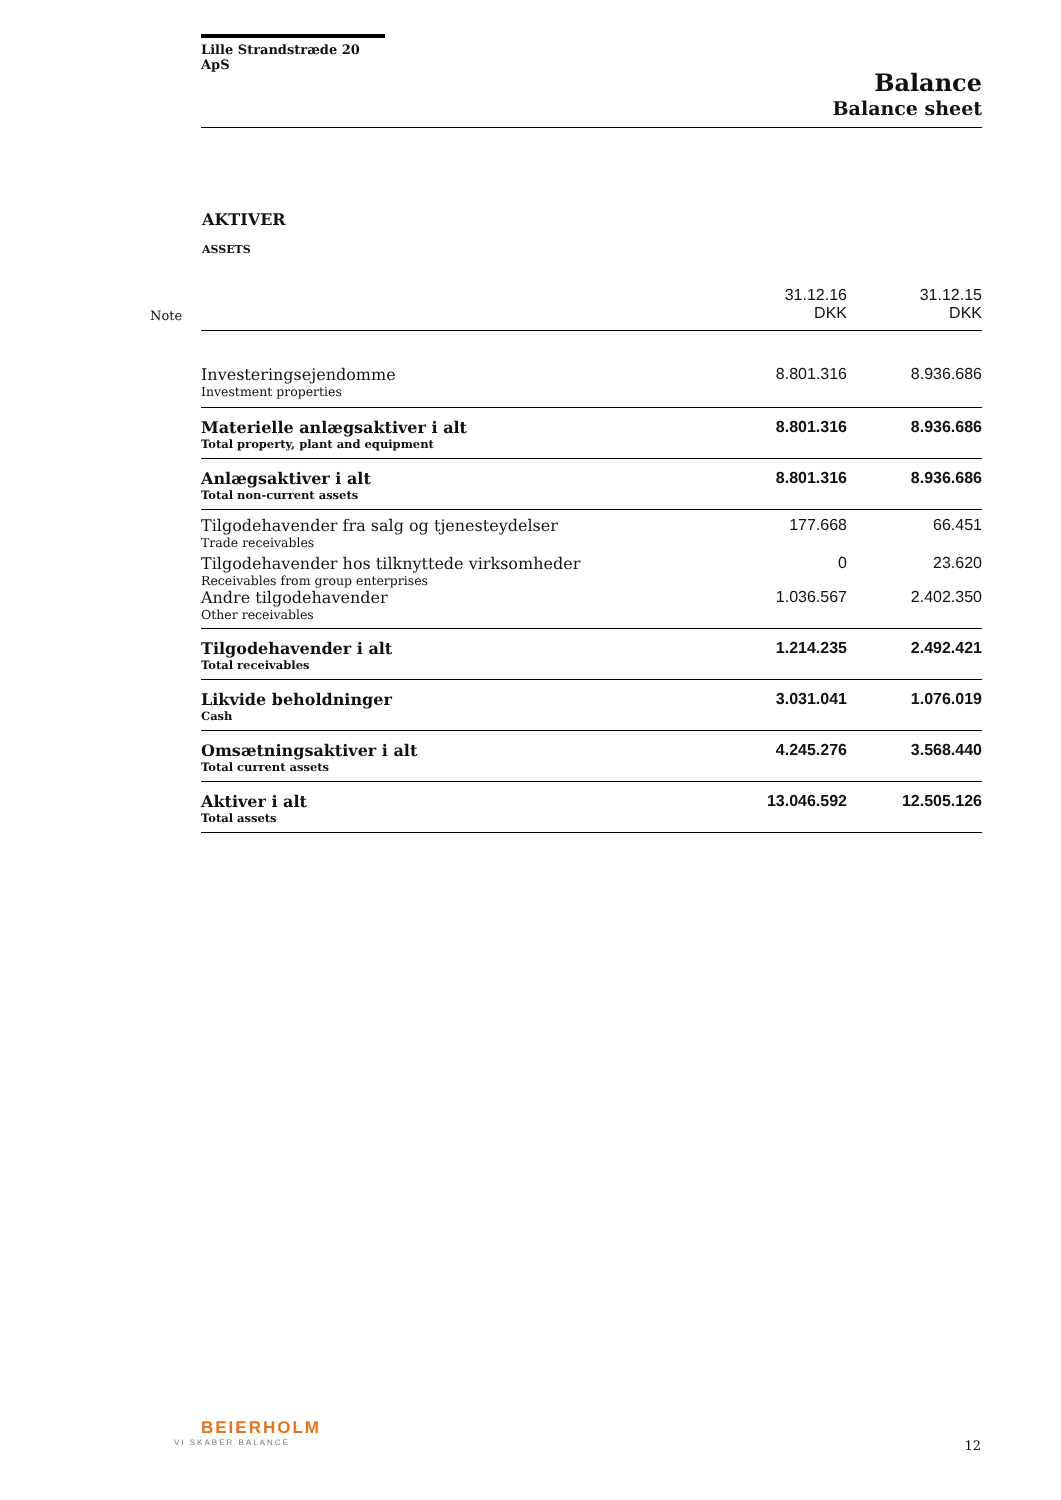Lille Strandstræde 20 ApS
Balance
Balance sheet
AKTIVER
ASSETS
| Note | | 31.12.16 DKK | 31.12.15 DKK |
| --- | --- | --- | --- |
| | Investeringsejendomme Investment properties | 8.801.316 | 8.936.686 |
| | Materielle anlægsaktiver i alt Total property, plant and equipment | 8.801.316 | 8.936.686 |
| | Anlægsaktiver i alt Total non-current assets | 8.801.316 | 8.936.686 |
| | Tilgodehavender fra salg og tjenesteydelser Trade receivables | 177.668 | 66.451 |
| | Tilgodehavender hos tilknyttede virksomheder Receivables from group enterprises | 0 | 23.620 |
| | Andre tilgodehavender Other receivables | 1.036.567 | 2.402.350 |
| | Tilgodehavender i alt Total receivables | 1.214.235 | 2.492.421 |
| | Likvide beholdninger Cash | 3.031.041 | 1.076.019 |
| | Omsætningsaktiver i alt Total current assets | 4.245.276 | 3.568.440 |
| | Aktiver i alt Total assets | 13.046.592 | 12.505.126 |
BEIERHOLM
VI SKABER BALANCE
12